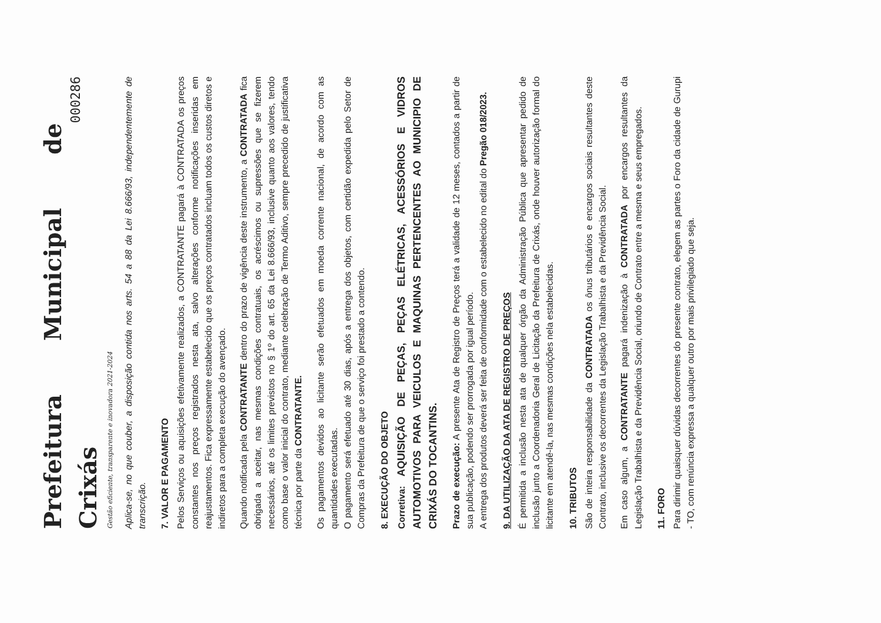Prefeitura Municipal de Crixás
Gestão eficiente, transparente e inovadora 2021-2024
000286
Aplica-se, no que couber, a disposição contida nos arts. 54 a 88 da Lei 8.666/93, independentemente de transcrição.
7. VALOR E PAGAMENTO
Pelos Serviços ou aquisições efetivamente realizados, a CONTRATANTE pagará à CONTRATADA os preços constantes nos preços registrados nesta ata, salvo alterações conforme notificações inseridas em reajustamentos. Fica expressamente estabelecido que os preços contratados incluam todos os custos diretos e indiretos para a completa execução do avençado.
Quando notificada pela CONTRATANTE dentro do prazo de vigência deste instrumento, a CONTRATADA fica obrigada a aceitar, nas mesmas condições contratuais, os acréscimos ou supressões que se fizerem necessários, até os limites previstos no § 1º do art. 65 da Lei 8.666/93, inclusive quanto aos valores, tendo como base o valor inicial do contrato, mediante celebração de Termo Aditivo, sempre precedido de justificativa técnica por parte da CONTRATANTE.
Os pagamentos devidos ao licitante serão efetuados em moeda corrente nacional, de acordo com as quantidades executadas.
O pagamento será efetuado até 30 dias, após a entrega dos objetos, com certidão expedida pelo Setor de Compras da Prefeitura de que o serviço foi prestado a contendo.
8. EXECUÇÃO DO OBJETO
Corretiva: AQUISIÇÃO DE PEÇAS, PEÇAS ELÉTRICAS, ACESSÓRIOS E VIDROS AUTOMOTIVOS PARA VEICULOS E MAQUINAS PERTENCENTES AO MUNICIPIO DE CRIXÁS DO TOCANTINS.
Prazo de execução: A presente Ata de Registro de Preços terá a validade de 12 meses, contados a partir de sua publicação, podendo ser prorrogada por igual período.
A entrega dos produtos deverá ser feita de conformidade com o estabelecido no edital do Pregão 018/2023.
9. DA UTILIZAÇÃO DA ATA DE REGISTRO DE PREÇOS
É permitida a inclusão nesta ata de qualquer órgão da Administração Pública que apresentar pedido de inclusão junto a Coordenadoria Geral de Licitação da Prefeitura de Crixás, onde houver autorização formal do licitante em atendê-la, nas mesmas condições nela estabelecidas.
10. TRIBUTOS
São de inteira responsabilidade da CONTRATADA os ônus tributários e encargos sociais resultantes deste Contrato, inclusive os decorrentes da Legislação Trabalhista e da Previdência Social.
Em caso algum, a CONTRATANTE pagará indenização à CONTRATADA por encargos resultantes da Legislação Trabalhista e da Previdência Social, oriundo de Contrato entre a mesma e seus empregados.
11. FORO
Para dirimir quaisquer dúvidas decorrentes do presente contrato, elegem as partes o Foro da cidade de Gurupi - TO, com renúncia expressa a qualquer outro por mais privilegiado que seja.